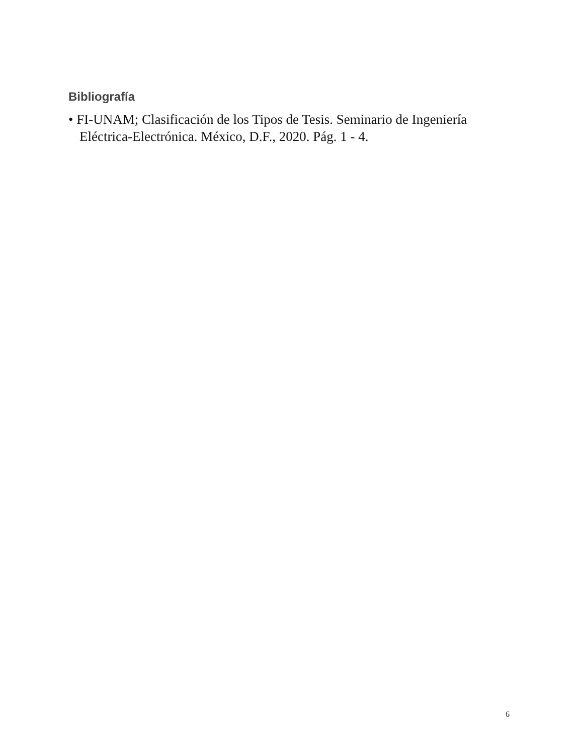Bibliografía
• FI-UNAM; Clasificación de los Tipos de Tesis. Seminario de Ingeniería Eléctrica-Electrónica. México, D.F., 2020. Pág. 1 - 4.
6